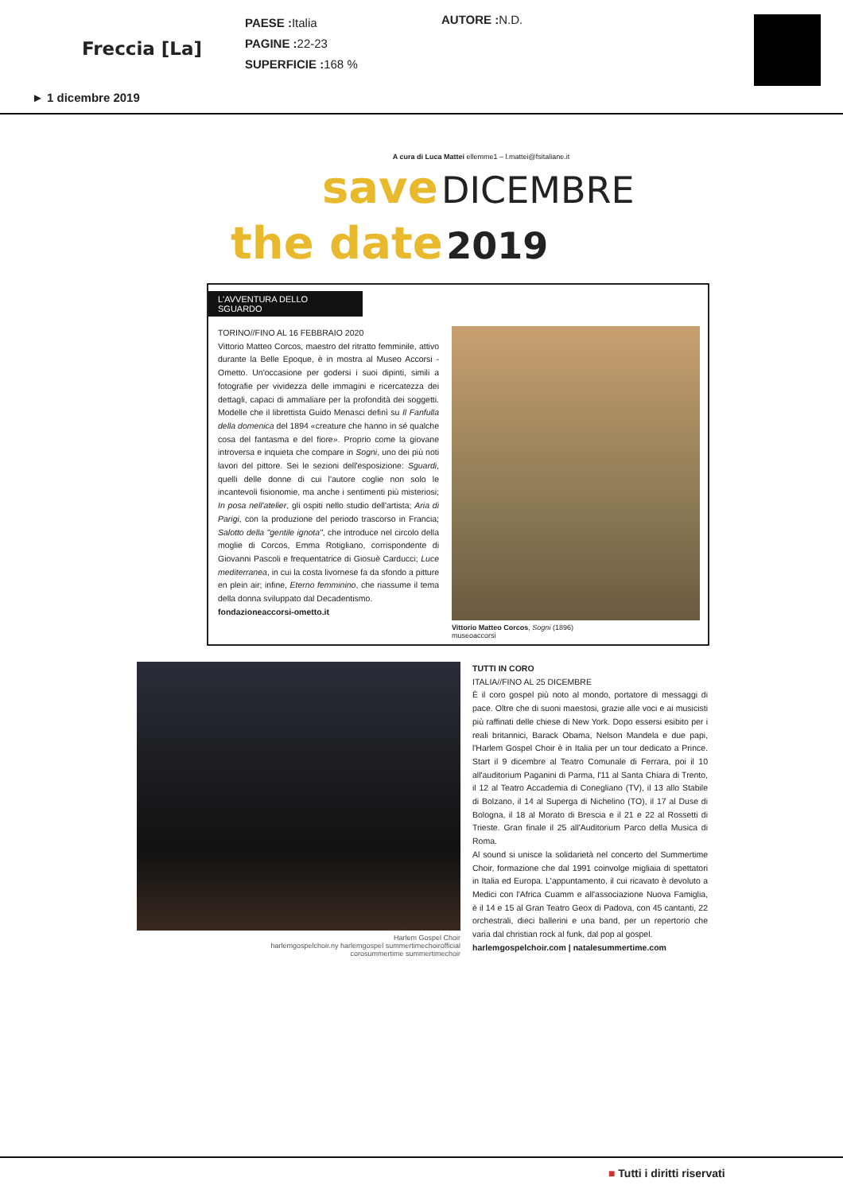Freccia [La]
PAESE : Italia
PAGINE : 22-23
SUPERFICIE : 168 %
AUTORE : N.D.
► 1 dicembre 2019
A cura di Luca Mattei ellemme1 – l.mattei@fsitaliane.it
save DICEMBRE
the date 2019
L'AVVENTURA DELLO SGUARDO
TORINO//FINO AL 16 FEBBRAIO 2020
Vittorio Matteo Corcos, maestro del ritratto femminile, attivo durante la Belle Epoque, è in mostra al Museo Accorsi - Ometto. Un'occasione per godersi i suoi dipinti, simili a fotografie per vividezza delle immagini e ricercatezza dei dettagli, capaci di ammaliare per la profondità dei soggetti. Modelle che il librettista Guido Menasci definì su Il Fanfulla della domenica del 1894 «creature che hanno in sé qualche cosa del fantasma e del fiore». Proprio come la giovane introversa e inquieta che compare in Sogni, uno dei più noti lavori del pittore. Sei le sezioni dell'esposizione: Sguardi, quelli delle donne di cui l'autore coglie non solo le incantevoli fisionomie, ma anche i sentimenti più misteriosi; In posa nell'atelier, gli ospiti nello studio dell'artista; Aria di Parigi, con la produzione del periodo trascorso in Francia; Salotto della "gentile ignota", che introduce nel circolo della moglie di Corcos, Emma Rotigliano, corrispondente di Giovanni Pascoli e frequentatrice di Giosuè Carducci; Luce mediterranea, in cui la costa livornese fa da sfondo a pitture en plein air; infine, Eterno femminino, che riassume il tema della donna sviluppato dal Decadentismo.
fondazioneaccorsi-ometto.it
Vittorio Matteo Corcos, Sogni (1896)
museoaccorsi
Harlem Gospel Choir
harlemgospelchoir.ny harlemgospel summertimechoirofficial
corosummertime summertimechoir
TUTTI IN CORO
ITALIA//FINO AL 25 DICEMBRE
È il coro gospel più noto al mondo, portatore di messaggi di pace. Oltre che di suoni maestosi, grazie alle voci e ai musicisti più raffinati delle chiese di New York. Dopo essersi esibito per i reali britannici, Barack Obama, Nelson Mandela e due papi, l'Harlem Gospel Choir è in Italia per un tour dedicato a Prince. Start il 9 dicembre al Teatro Comunale di Ferrara, poi il 10 all'auditorium Paganini di Parma, l'11 al Santa Chiara di Trento, il 12 al Teatro Accademia di Conegliano (TV), il 13 allo Stabile di Bolzano, il 14 al Superga di Nichelino (TO), il 17 al Duse di Bologna, il 18 al Morato di Brescia e il 21 e 22 al Rossetti di Trieste. Gran finale il 25 all'Auditorium Parco della Musica di Roma.
Al sound si unisce la solidarietà nel concerto del Summertime Choir, formazione che dal 1991 coinvolge migliaia di spettatori in Italia ed Europa. L'appuntamento, il cui ricavato è devoluto a Medici con l'Africa Cuamm e all'associazione Nuova Famiglia, è il 14 e 15 al Gran Teatro Geox di Padova, con 45 cantanti, 22 orchestrali, dieci ballerini e una band, per un repertorio che varia dal christian rock al funk, dal pop al gospel.
harlemgospelchoir.com | natalesummertime.com
■ Tutti i diritti riservati